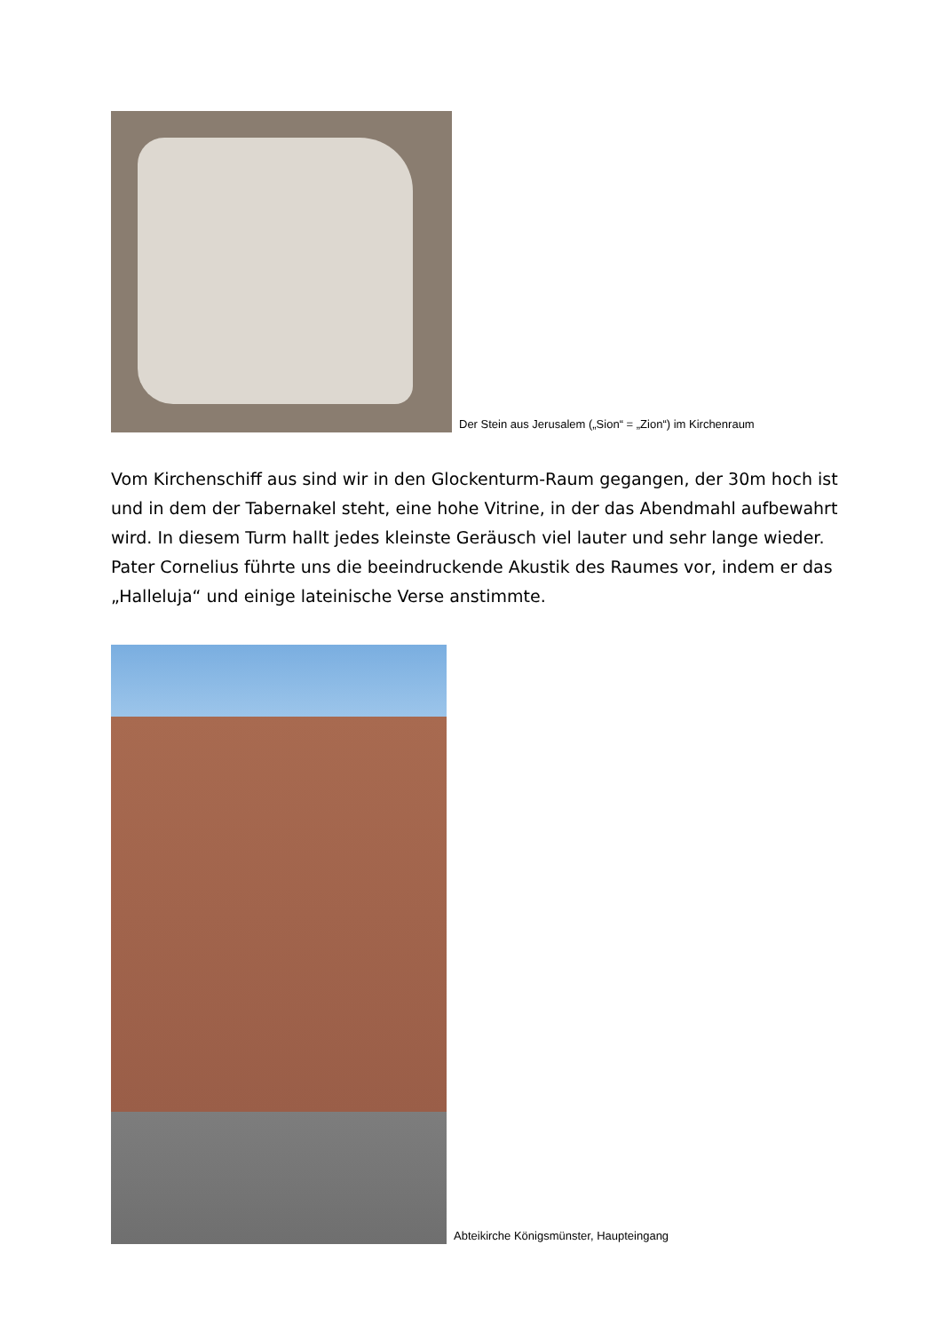Der Stein aus Jerusalem („Sion“ = „Zion“) im Kirchenraum
Vom Kirchenschiff aus sind wir in den Glockenturm-Raum gegangen, der 30m hoch ist und in dem der Tabernakel steht, eine hohe Vitrine, in der das Abendmahl aufbewahrt wird. In diesem Turm hallt jedes kleinste Geräusch viel lauter und sehr lange wieder. Pater Cornelius führte uns die beeindruckende Akustik des Raumes vor, indem er das „Halleluja“ und einige lateinische Verse anstimmte.
Abteikirche Königsmünster, Haupteingang